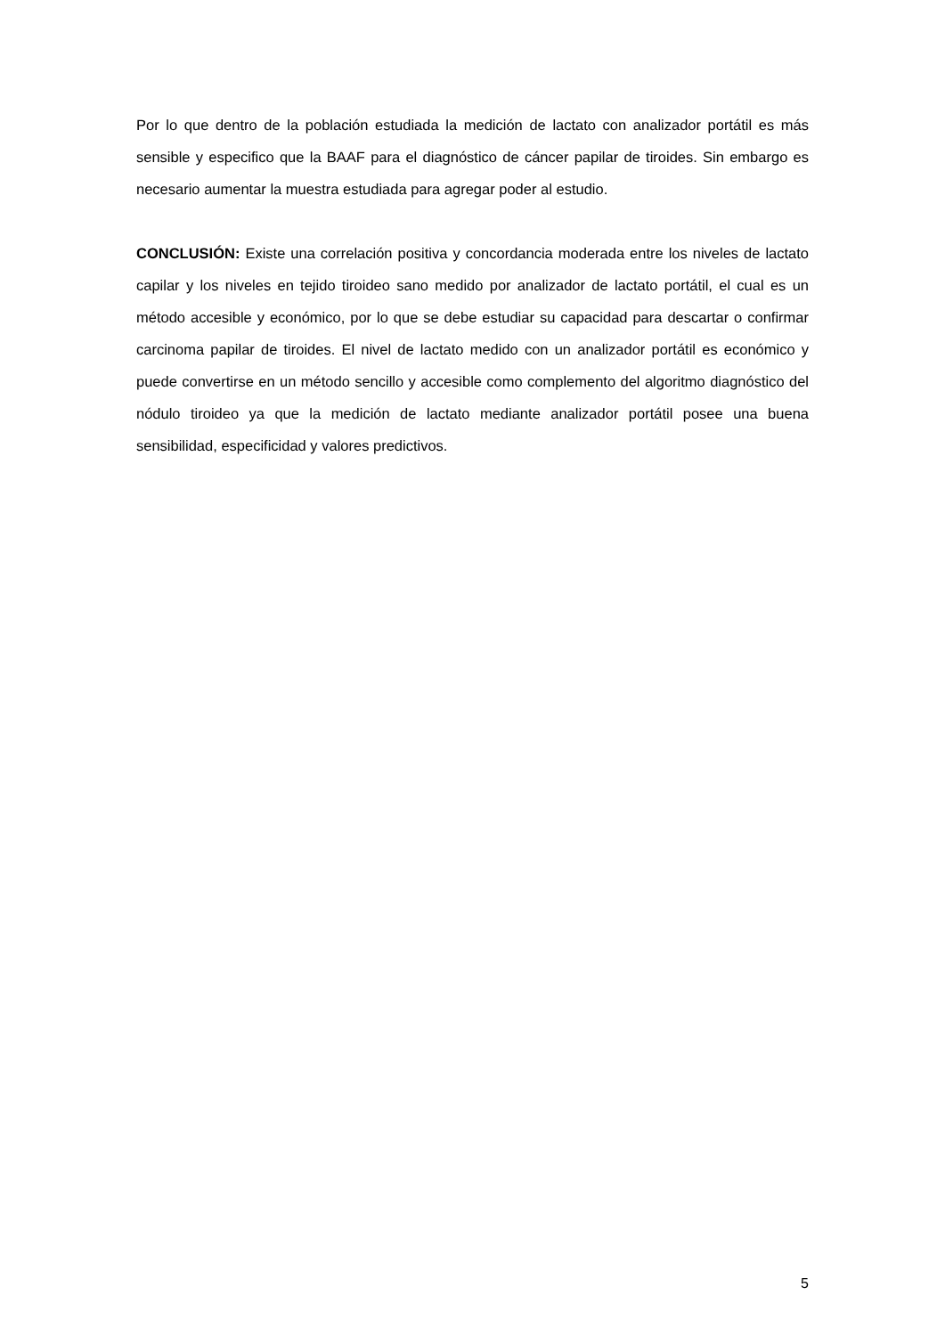Por lo que dentro de la población estudiada la medición de lactato con analizador portátil es más sensible y especifico que la BAAF para el diagnóstico de cáncer papilar de tiroides. Sin embargo es necesario aumentar la muestra estudiada para agregar poder al estudio.
CONCLUSIÓN: Existe una correlación positiva y concordancia moderada entre los niveles de lactato capilar y los niveles en tejido tiroideo sano medido por analizador de lactato portátil, el cual es un método accesible y económico, por lo que se debe estudiar su capacidad para descartar o confirmar carcinoma papilar de tiroides. El nivel de lactato medido con un analizador portátil es económico y puede convertirse en un método sencillo y accesible como complemento del algoritmo diagnóstico del nódulo tiroideo ya que la medición de lactato mediante analizador portátil posee una buena sensibilidad, especificidad y valores predictivos.
5